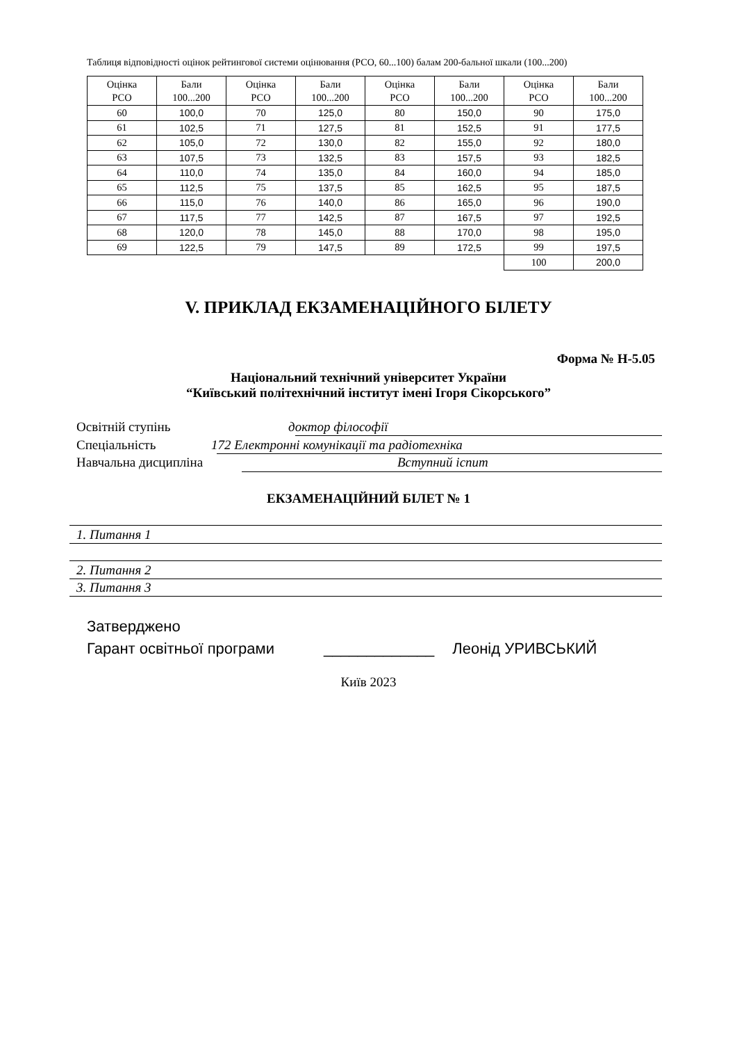Таблиця відповідності оцінок рейтингової системи оцінювання (РСО, 60...100) балам 200-бальної шкали (100...200)
| Оцінка РСО | Бали 100...200 | Оцінка РСО | Бали 100...200 | Оцінка РСО | Бали 100...200 | Оцінка РСО | Бали 100...200 |
| --- | --- | --- | --- | --- | --- | --- | --- |
| 60 | 100,0 | 70 | 125,0 | 80 | 150,0 | 90 | 175,0 |
| 61 | 102,5 | 71 | 127,5 | 81 | 152,5 | 91 | 177,5 |
| 62 | 105,0 | 72 | 130,0 | 82 | 155,0 | 92 | 180,0 |
| 63 | 107,5 | 73 | 132,5 | 83 | 157,5 | 93 | 182,5 |
| 64 | 110,0 | 74 | 135,0 | 84 | 160,0 | 94 | 185,0 |
| 65 | 112,5 | 75 | 137,5 | 85 | 162,5 | 95 | 187,5 |
| 66 | 115,0 | 76 | 140,0 | 86 | 165,0 | 96 | 190,0 |
| 67 | 117,5 | 77 | 142,5 | 87 | 167,5 | 97 | 192,5 |
| 68 | 120,0 | 78 | 145,0 | 88 | 170,0 | 98 | 195,0 |
| 69 | 122,5 | 79 | 147,5 | 89 | 172,5 | 99 | 197,5 |
| | | | | | | 100 | 200,0 |
V. ПРИКЛАД ЕКЗАМЕНАЦІЙНОГО БІЛЕТУ
Форма № Н-5.05
Національний технічний університет України
“Київський політехнічний інститут імені Ігоря Сікорського”
Освітній ступінь доктор філософії
Спеціальність 172 Електронні комунікації та радіотехніка
Навчальна дисципліна Вступний іспит
ЕКЗАМЕНАЦІЙНИЙ БІЛЕТ № 1
1. Питання 1
2. Питання 2
3. Питання 3
Затверджено
Гарант освітньої програми _____________ Леонід УРИВСЬКИЙ
Київ 2023